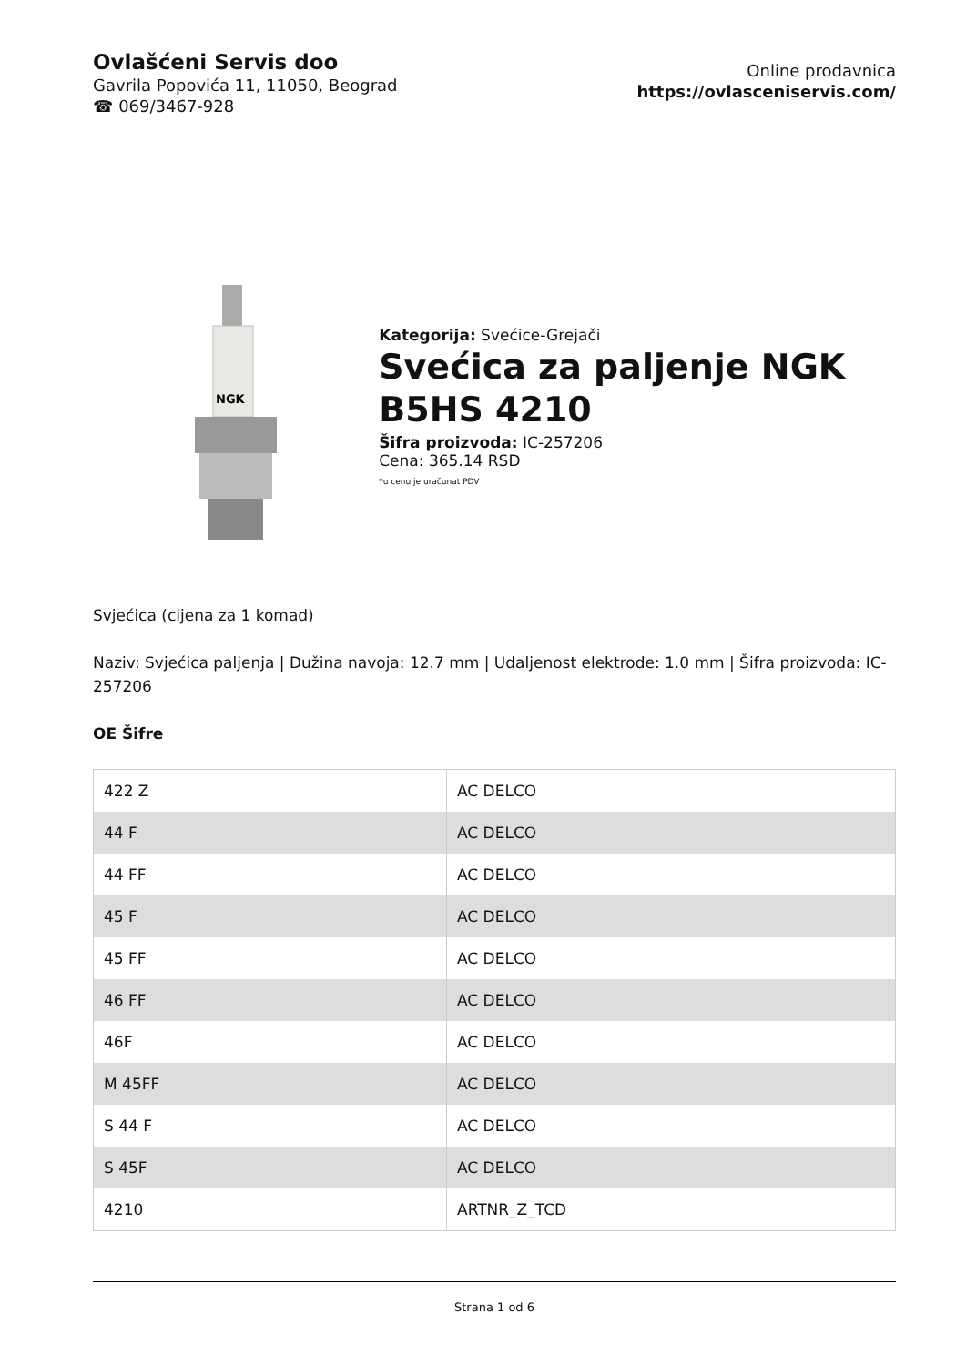Ovlašćeni Servis doo
Gavrila Popovića 11, 11050, Beograd
☎ 069/3467-928
Online prodavnica
https://ovlasceniservis.com/
NGK
Kategorija: Svećice-Grejači
Svećica za paljenje NGK B5HS 4210
Šifra proizvoda: IC-257206
Cena: 365.14 RSD
*u cenu je uračunat PDV
Svjećica (cijena za 1 komad)
Naziv: Svjećica paljenja | Dužina navoja: 12.7 mm | Udaljenost elektrode: 1.0 mm | Šifra proizvoda: IC-257206
OE Šifre
| 422 Z | AC DELCO |
| 44 F | AC DELCO |
| 44 FF | AC DELCO |
| 45 F | AC DELCO |
| 45 FF | AC DELCO |
| 46 FF | AC DELCO |
| 46F | AC DELCO |
| M 45FF | AC DELCO |
| S 44 F | AC DELCO |
| S 45F | AC DELCO |
| 4210 | ARTNR_Z_TCD |
Strana 1 od 6